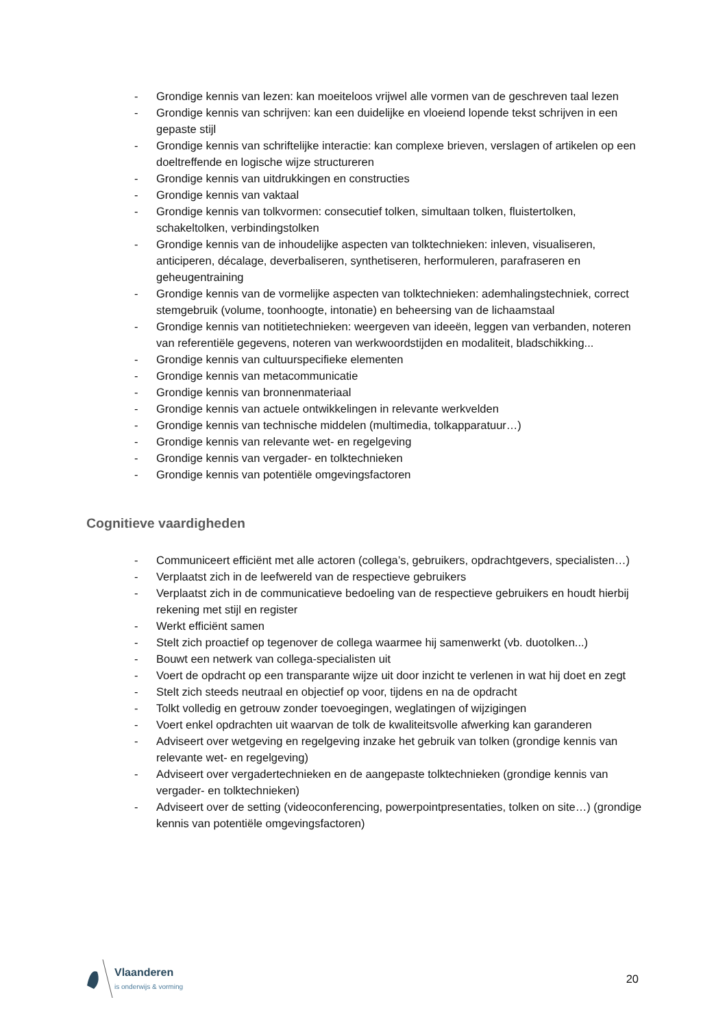- Grondige kennis van lezen: kan moeiteloos vrijwel alle vormen van de geschreven taal lezen
- Grondige kennis van schrijven: kan een duidelijke en vloeiend lopende tekst schrijven in een gepaste stijl
- Grondige kennis van schriftelijke interactie: kan complexe brieven, verslagen of artikelen op een doeltreffende en logische wijze structureren
- Grondige kennis van uitdrukkingen en constructies
- Grondige kennis van vaktaal
- Grondige kennis van tolkvormen: consecutief tolken, simultaan tolken, fluistertolken, schakeltolken, verbindingstolken
- Grondige kennis van de inhoudelijke aspecten van tolktechnieken: inleven, visualiseren, anticiperen, décalage, deverbaliseren, synthetiseren, herformuleren, parafraseren en geheugentraining
- Grondige kennis van de vormelijke aspecten van tolktechnieken: ademhalingstechniek, correct stemgebruik (volume, toonhoogte, intonatie) en beheersing van de lichaamstaal
- Grondige kennis van notitietechnieken: weergeven van ideeën, leggen van verbanden, noteren van referentiële gegevens, noteren van werkwoordstijden en modaliteit, bladschikking...
- Grondige kennis van cultuurspecifieke elementen
- Grondige kennis van metacommunicatie
- Grondige kennis van bronnenmateriaal
- Grondige kennis van actuele ontwikkelingen in relevante werkvelden
- Grondige kennis van technische middelen (multimedia, tolkapparatuur…)
- Grondige kennis van relevante wet- en regelgeving
- Grondige kennis van vergader- en tolktechnieken
- Grondige kennis van potentiële omgevingsfactoren
Cognitieve vaardigheden
- Communiceert efficiënt met alle actoren (collega’s, gebruikers, opdrachtgevers, specialisten…)
- Verplaatst zich in de leefwereld van de respectieve gebruikers
- Verplaatst zich in de communicatieve bedoeling van de respectieve gebruikers en houdt hierbij rekening met stijl en register
- Werkt efficiënt samen
- Stelt zich proactief op tegenover de collega waarmee hij samenwerkt (vb. duotolken...)
- Bouwt een netwerk van collega-specialisten uit
- Voert de opdracht op een transparante wijze uit door inzicht te verlenen in wat hij doet en zegt
- Stelt zich steeds neutraal en objectief op voor, tijdens en na de opdracht
- Tolkt volledig en getrouw zonder toevoegingen, weglatingen of wijzigingen
- Voert enkel opdrachten uit waarvan de tolk de kwaliteitsvolle afwerking kan garanderen
- Adviseert over wetgeving en regelgeving inzake het gebruik van tolken (grondige kennis van relevante wet- en regelgeving)
- Adviseert over vergadertechnieken en de aangepaste tolktechnieken (grondige kennis van vergader- en tolktechnieken)
- Adviseert over de setting (videoconferencing, powerpointpresentaties, tolken on site…) (grondige kennis van potentiële omgevingsfactoren)
Vlaanderen
is onderwijs & vorming
20